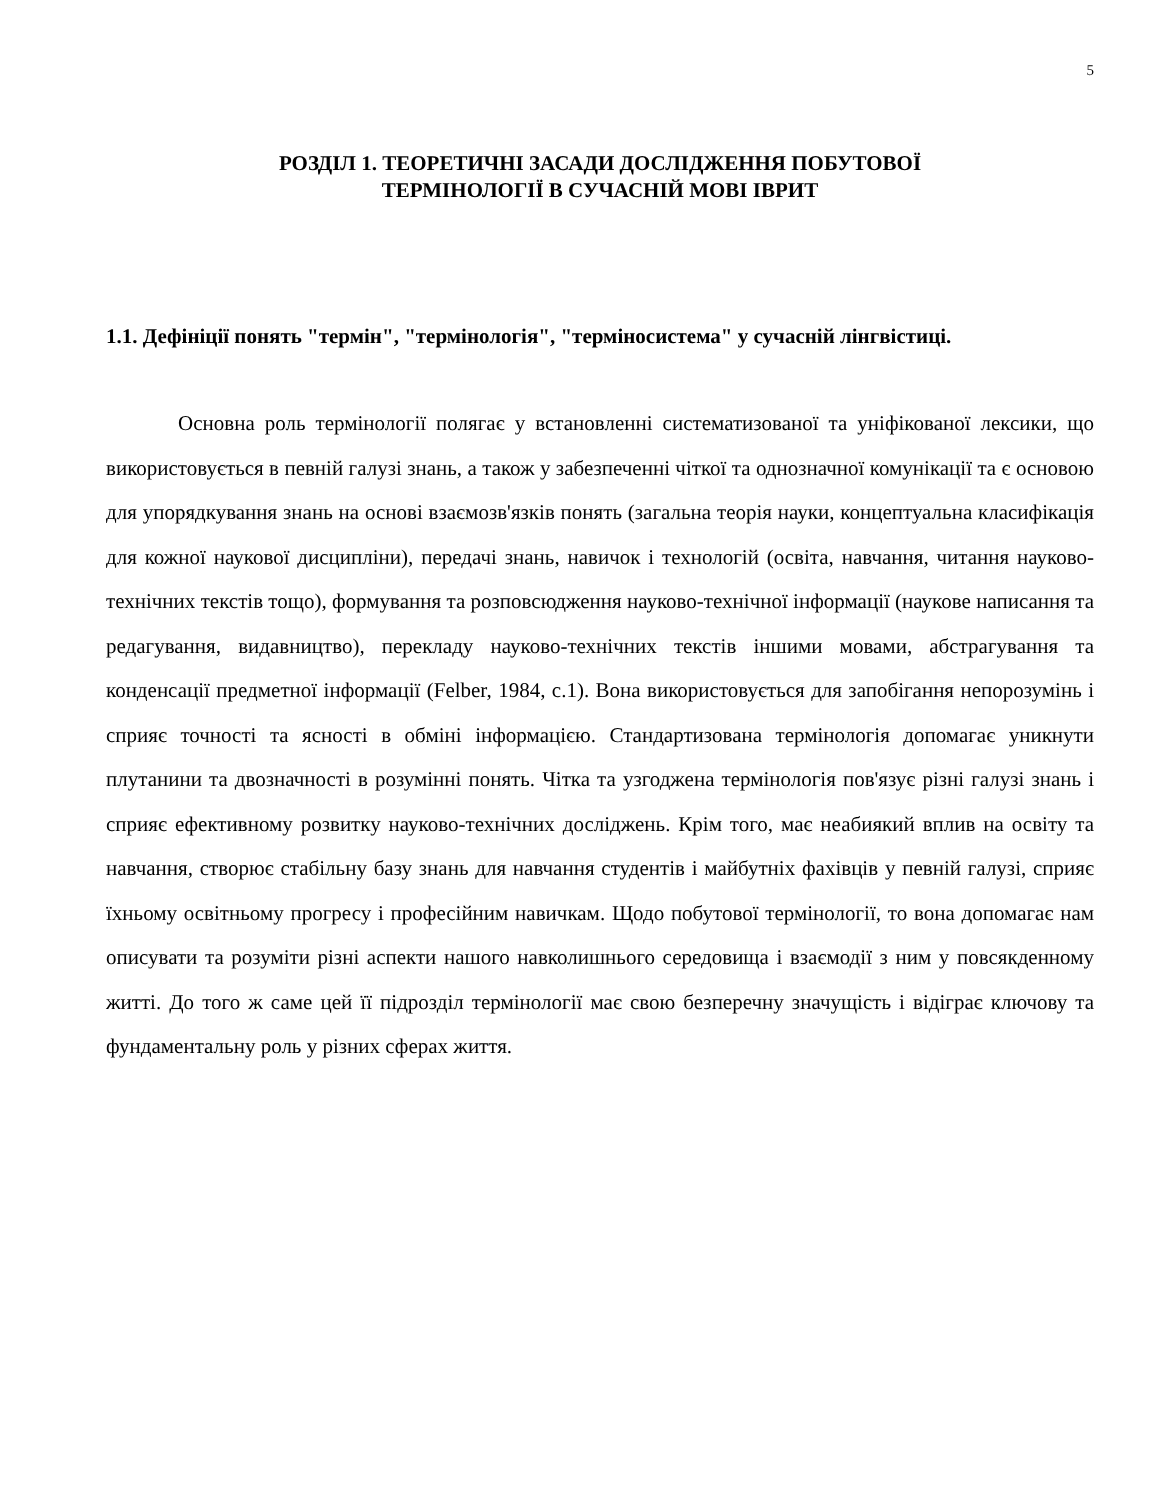5
РОЗДІЛ 1. ТЕОРЕТИЧНІ ЗАСАДИ ДОСЛІДЖЕННЯ ПОБУТОВОЇ
ТЕРМІНОЛОГІЇ В СУЧАСНІЙ МОВІ ІВРИТ
1.1. Дефініції понять "термін", "термінологія", "терміносистема" у сучасній лінгвістиці.
Основна роль термінології полягає у встановленні систематизованої та уніфікованої лексики, що використовується в певній галузі знань, а також у забезпеченні чіткої та однозначної комунікації та є основою для упорядкування знань на основі взаємозв'язків понять (загальна теорія науки, концептуальна класифікація для кожної наукової дисципліни), передачі знань, навичок і технологій (освіта, навчання, читання науково-технічних текстів тощо), формування та розповсюдження науково-технічної інформації (наукове написання та редагування, видавництво), перекладу науково-технічних текстів іншими мовами, абстрагування та конденсації предметної інформації (Felber, 1984, с.1). Вона використовується для запобігання непорозумінь і сприяє точності та ясності в обміні інформацією. Стандартизована термінологія допомагає уникнути плутанини та двозначності в розумінні понять. Чітка та узгоджена термінологія пов'язує різні галузі знань і сприяє ефективному розвитку науково-технічних досліджень. Крім того, має неабиякий вплив на освіту та навчання, створює стабільну базу знань для навчання студентів і майбутніх фахівців у певній галузі, сприяє їхньому освітньому прогресу і професійним навичкам. Щодо побутової термінології, то вона допомагає нам описувати та розуміти різні аспекти нашого навколишнього середовища і взаємодії з ним у повсякденному житті. До того ж саме цей її підрозділ термінології має свою безперечну значущість і відіграє ключову та фундаментальну роль у різних сферах життя.